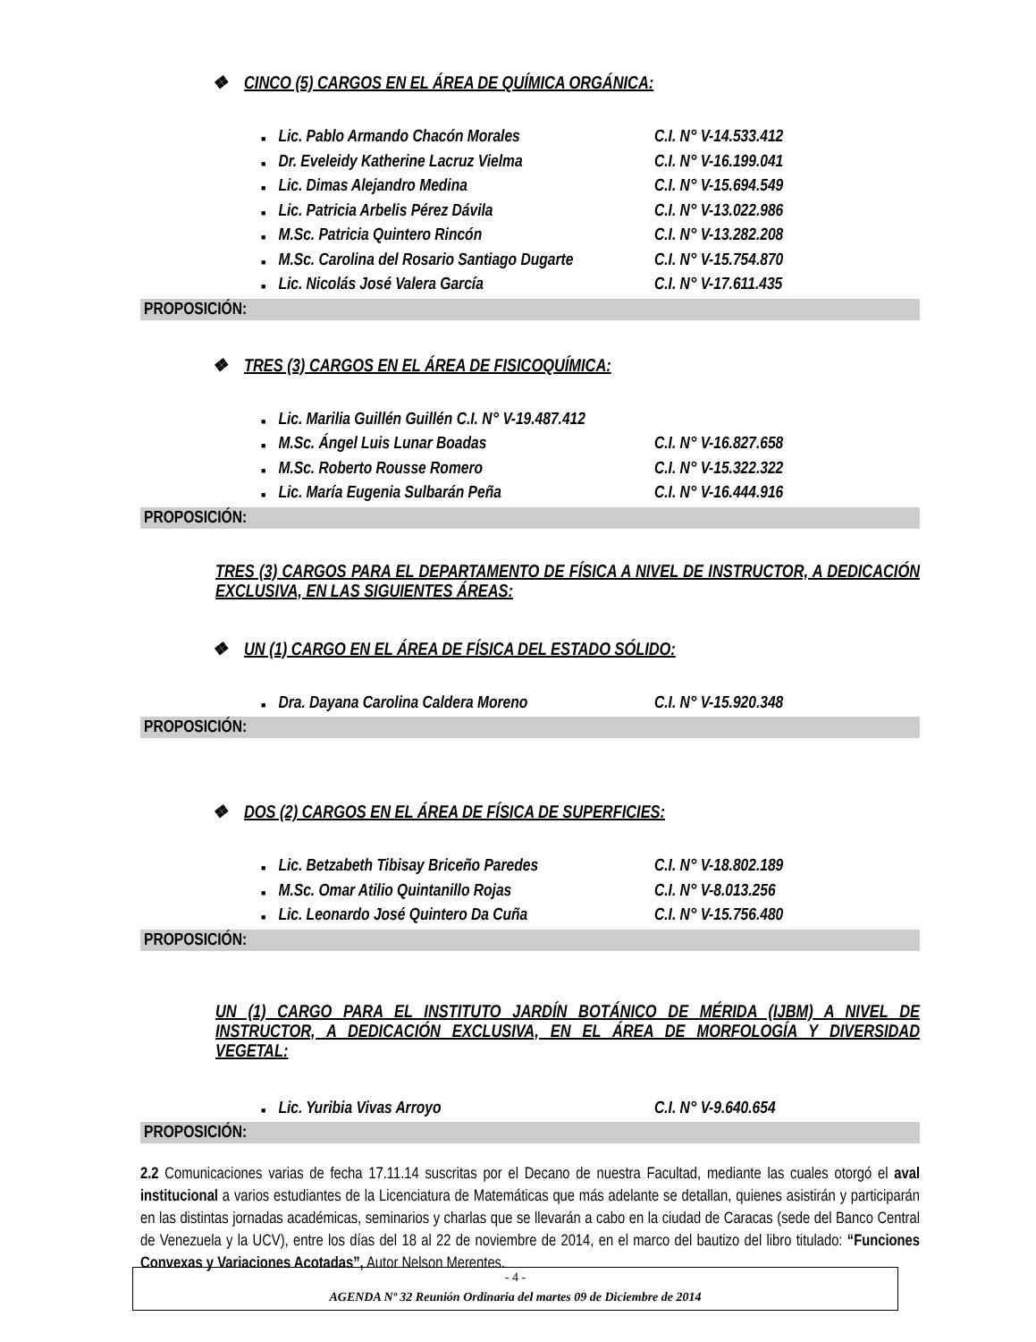❖ CINCO (5) CARGOS EN EL ÁREA DE QUÍMICA ORGÁNICA:
■ Lic. Pablo Armando Chacón Morales C.I. N° V-14.533.412
■ Dr. Eveleidy Katherine Lacruz Vielma C.I. N° V-16.199.041
■ Lic. Dimas Alejandro Medina C.I. N° V-15.694.549
■ Lic. Patricia Arbelis Pérez Dávila C.I. N° V-13.022.986
■ M.Sc. Patricia Quintero Rincón C.I. N° V-13.282.208
■ M.Sc. Carolina del Rosario Santiago Dugarte C.I. N° V-15.754.870
■ Lic. Nicolás José Valera García C.I. N° V-17.611.435
PROPOSICIÓN:
❖ TRES (3) CARGOS EN EL ÁREA DE FISICOQUÍMICA:
■ Lic. Marilia Guillén Guillén C.I. N° V-19.487.412
■ M.Sc. Ángel Luis Lunar Boadas C.I. N° V-16.827.658
■ M.Sc. Roberto Rousse Romero C.I. N° V-15.322.322
■ Lic. María Eugenia Sulbarán Peña C.I. N° V-16.444.916
PROPOSICIÓN:
TRES (3) CARGOS PARA EL DEPARTAMENTO DE FÍSICA A NIVEL DE INSTRUCTOR, A DEDICACIÓN EXCLUSIVA, EN LAS SIGUIENTES ÁREAS:
❖ UN (1) CARGO EN EL ÁREA DE FÍSICA DEL ESTADO SÓLIDO:
■ Dra. Dayana Carolina Caldera Moreno C.I. N° V-15.920.348
PROPOSICIÓN:
❖ DOS (2) CARGOS EN EL ÁREA DE FÍSICA DE SUPERFICIES:
■ Lic. Betzabeth Tibisay Briceño Paredes C.I. N° V-18.802.189
■ M.Sc. Omar Atilio Quintanillo Rojas C.I. N° V-8.013.256
■ Lic. Leonardo José Quintero Da Cuña C.I. N° V-15.756.480
PROPOSICIÓN:
UN (1) CARGO PARA EL INSTITUTO JARDÍN BOTÁNICO DE MÉRIDA (IJBM) A NIVEL DE INSTRUCTOR, A DEDICACIÓN EXCLUSIVA, EN EL ÁREA DE MORFOLOGÍA Y DIVERSIDAD VEGETAL:
■ Lic. Yuribia Vivas Arroyo C.I. N° V-9.640.654
PROPOSICIÓN:
2.2 Comunicaciones varias de fecha 17.11.14 suscritas por el Decano de nuestra Facultad, mediante las cuales otorgó el aval institucional a varios estudiantes de la Licenciatura de Matemáticas que más adelante se detallan, quienes asistirán y participarán en las distintas jornadas académicas, seminarios y charlas que se llevarán a cabo en la ciudad de Caracas (sede del Banco Central de Venezuela y la UCV), entre los días del 18 al 22 de noviembre de 2014, en el marco del bautizo del libro titulado: “Funciones Convexas y Variaciones Acotadas”, Autor Nelson Merentes.
- 4 -
AGENDA Nº 32 Reunión Ordinaria del martes 09 de Diciembre de 2014